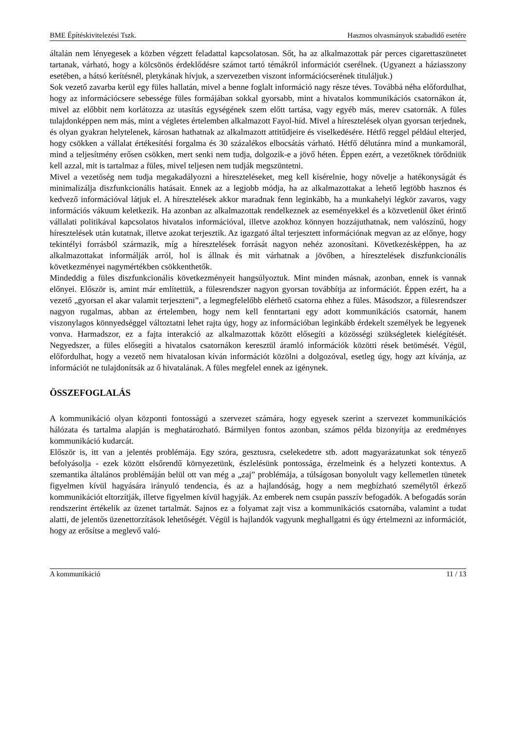BME Építéskivitelezési Tszk. Hasznos olvasmányok szabadidő esetére
általán nem lényegesek a közben végzett feladattal kapcsolatosan. Sőt, ha az alkalmazottak pár perces cigarettaszünetet tartanak, várható, hogy a kölcsönös érdeklődésre számot tartó témákról információt cserélnek. (Ugyanezt a háziasszony esetében, a hátsó kerítésnél, pletykának hívjuk, a szervezetben viszont információcserének tituláljuk.)
Sok vezető zavarba kerül egy füles hallatán, mivel a benne foglalt információ nagy része téves. Továbbá néha előfordulhat, hogy az információcsere sebessége füles formájában sokkal gyorsabb, mint a hivatalos kommunikációs csatornákon át, mivel az előbbit nem korlátozza az utasítás egységének szem előtt tartása, vagy egyéb más, merev csatornák. A füles tulajdonképpen nem más, mint a végletes értelemben alkalmazott Fayol-híd. Mivel a híresztelések olyan gyorsan terjednek, és olyan gyakran helytelenek, károsan hathatnak az alkalmazott attitűdjeire és viselkedésére. Hétfő reggel például elterjed, hogy csökken a vállalat értékesítési forgalma és 30 százalékos elbocsátás várható. Hétfő délutánra mind a munkamorál, mind a teljesítmény erősen csökken, mert senki nem tudja, dolgozik-e a jövő héten. Éppen ezért, a vezetőknek törődniük kell azzal, mit is tartalmaz a füles, mivel teljesen nem tudják megszüntetni.
Mivel a vezetőség nem tudja megakadályozni a híreszteléseket, meg kell kísérelnie, hogy növelje a hatékonyságát és minimalizálja diszfunkcionális hatásait. Ennek az a legjobb módja, ha az alkalmazottakat a lehető legtöbb hasznos és kedvező információval látjuk el. A híresztelések akkor maradnak fenn leginkább, ha a munkahelyi légkör zavaros, vagy információs vákuum keletkezik. Ha azonban az alkalmazottak rendelkeznek az eseményekkel és a közvetlenül őket érintő vállalati politikával kapcsolatos hivatalos információval, illetve azokhoz könnyen hozzájuthatnak, nem valószínű, hogy híresztelések után kutatnak, illetve azokat terjesztik. Az igazgató által terjesztett információnak megvan az az előnye, hogy tekintélyi forrásból származik, míg a híresztelések forrását nagyon nehéz azonosítani. Következésképpen, ha az alkalmazottakat informálják arról, hol is állnak és mit várhatnak a jövőben, a híresztelések diszfunkcionális következményei nagymértékben csökkenthetők.
Mindeddig a füles diszfunkcionális következményeit hangsúlyoztuk. Mint minden másnak, azonban, ennek is vannak előnyei. Először is, amint már említettük, a fülesrendszer nagyon gyorsan továbbítja az információt. Éppen ezért, ha a vezető „gyorsan el akar valamit terjeszteni”, a legmegfelelőbb elérhető csatorna ehhez a füles. Másodszor, a fülesrendszer nagyon rugalmas, abban az értelemben, hogy nem kell fenntartani egy adott kommunikációs csatornát, hanem viszonylagos könnyedséggel változtatni lehet rajta úgy, hogy az információban leginkább érdekelt személyek be legyenek vonva. Harmadszor, ez a fajta interakció az alkalmazottak között elősegíti a közösségi szükségletek kielégítését. Negyedszer, a füles elősegíti a hivatalos csatornákon keresztül áramló információk közötti rések betömését. Végül, előfordulhat, hogy a vezető nem hivatalosan kíván információt közölni a dolgozóval, esetleg úgy, hogy azt kívánja, az információt ne tulajdonítsák az ő hivatalának. A füles megfelel ennek az igénynek.
ÖSSZEFOGLALÁS
A kommunikáció olyan központi fontosságú a szervezet számára, hogy egyesek szerint a szervezet kommunikációs hálózata és tartalma alapján is meghatározható. Bármilyen fontos azonban, számos példa bizonyítja az eredményes kommunikáció kudarcát.
Először is, itt van a jelentés problémája. Egy szóra, gesztusra, cselekedetre stb. adott magyarázatunkat sok tényező befolyásolja - ezek között elsőrendű környezetünk, észlelésünk pontossága, érzelmeink és a helyzeti kontextus. A szemantika általános problémáján belül ott van még a „zaj” problémája, a túlságosan bonyolult vagy kellemetlen tünetek figyelmen kívül hagyására irányuló tendencia, és az a hajlandóság, hogy a nem megbízható személytől érkező kommunikációt eltorzítják, illetve figyelmen kívül hagyják. Az emberek nem csupán passzív befogadók. A befogadás során rendszerint értékelik az üzenet tartalmát. Sajnos ez a folyamat zajt visz a kommunikációs csatornába, valamint a tudat alatti, de jelentős üzenettorzítások lehetőségét. Végül is hajlandók vagyunk meghallgatni és úgy értelmezni az információt, hogy az erősítse a meglevő való-
A kommunikáció 11 / 13